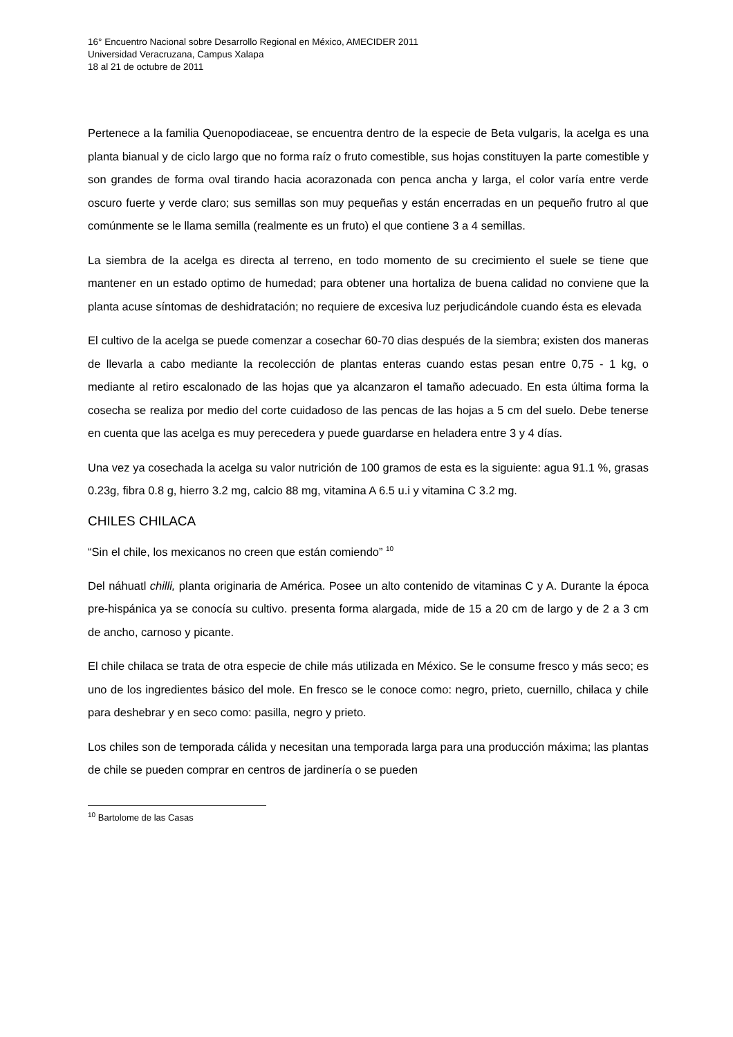16° Encuentro Nacional sobre Desarrollo Regional en México, AMECIDER 2011
Universidad Veracruzana, Campus Xalapa
18 al 21 de octubre de 2011
Pertenece a la familia Quenopodiaceae, se encuentra dentro de la especie de Beta vulgaris, la acelga es una planta bianual y de ciclo largo que no forma raíz o fruto comestible, sus hojas constituyen la parte comestible y son grandes de forma oval tirando hacia acorazonada con penca ancha y larga, el color varía entre verde oscuro fuerte y verde claro; sus semillas son muy pequeñas y están encerradas en un pequeño frutro al que comúnmente se le llama semilla (realmente es un fruto) el que contiene 3 a 4 semillas.
La siembra de la acelga es directa al terreno, en todo momento de su crecimiento el suele se tiene que mantener en un estado optimo de humedad; para obtener una hortaliza de buena calidad no conviene que la planta acuse síntomas de deshidratación; no requiere de excesiva luz perjudicándole cuando ésta es elevada
El cultivo de la acelga se puede comenzar a cosechar 60-70 dias después de la siembra; existen dos maneras de llevarla a cabo mediante la recolección de plantas enteras cuando estas pesan entre 0,75 - 1 kg, o mediante al retiro escalonado de las hojas que ya alcanzaron el tamaño adecuado. En esta última forma la cosecha se realiza por medio del corte cuidadoso de las pencas de las hojas a 5 cm del suelo. Debe tenerse en cuenta que las acelga es muy perecedera y puede guardarse en heladera entre 3 y 4 días.
Una vez ya cosechada la acelga su valor nutrición de 100 gramos de esta es la siguiente: agua 91.1 %, grasas 0.23g, fibra 0.8 g, hierro 3.2 mg, calcio 88 mg, vitamina A 6.5 u.i y vitamina C 3.2 mg.
CHILES CHILACA
“Sin el chile, los mexicanos no creen que están comiendo” <sup>10</sup>
Del náhuatl chilli, planta originaria de América. Posee un alto contenido de vitaminas C y A. Durante la época pre-hispánica ya se conocía su cultivo. presenta forma alargada, mide de 15 a 20 cm de largo y de 2 a 3 cm de ancho, carnoso y picante.
El chile chilaca se trata de otra especie de chile más utilizada en México. Se le consume fresco y más seco; es uno de los ingredientes básico del mole. En fresco se le conoce como: negro, prieto, cuernillo, chilaca y chile para deshebrar y en seco como: pasilla, negro y prieto.
Los chiles son de temporada cálida y necesitan una temporada larga para una producción máxima; las plantas de chile se pueden comprar en centros de jardinería o se pueden
<sup>10</sup> Bartolome de las Casas